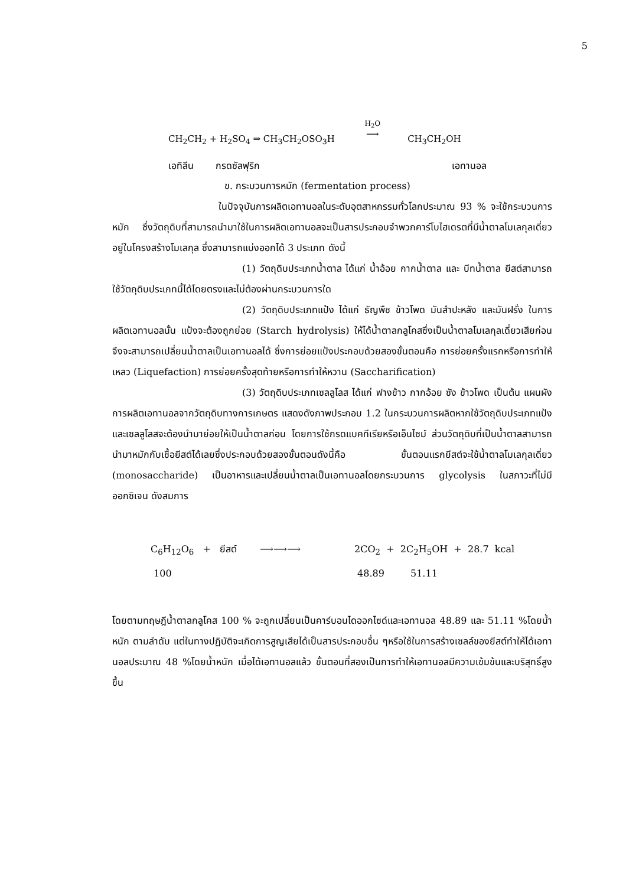5
CH<sub>2</sub>CH<sub>2</sub> + H<sub>2</sub>SO<sub>4</sub> ⇒ CH<sub>3</sub>CH<sub>2</sub>OSO<sub>3</sub>H H<sub>2</sub>O
⟶ CH<sub>3</sub>CH<sub>2</sub>OH
เอทิลีน กรดซัลฟุริก เอทานอล
ข. กระบวนการหมัก (fermentation process)
ในปัจจุบันการผลิตเอทานอลในระดับอุตสาหกรรมทั่วโลกประมาณ 93 % จะใช้กระบวนการหมัก ซึ่งวัตถุดิบที่สามารถนำมาใช้ในการผลิตเอทานอลจะเป็นสารประกอบจำพวกคาร์โบไฮเดรตที่มีน้ำตาลโมเลกุลเดี่ยวอยู่ในโครงสร้างโมเลกุล ซึ่งสามารถแบ่งออกได้ 3 ประเภท ดังนี้
(1) วัตถุดิบประเภทน้ำตาล ได้แก่ น้ำอ้อย กากน้ำตาล และ บีทน้ำตาล ยีสต์สามารถใช้วัตถุดิบประเภทนี้ได้โดยตรงและไม่ต้องผ่านกระบวนการใด
(2) วัตถุดิบประเภทแป้ง ได้แก่ ธัญพืช ข้าวโพด มันสำปะหลัง และมันฝรั่ง ในการผลิตเอทานอลนั้น แป้งจะต้องถูกย่อย (Starch hydrolysis) ให้ได้น้ำตาลกลูโคสซึ่งเป็นน้ำตาลโมเลกุลเดี่ยวเสียก่อน จึงจะสามารถเปลี่ยนน้ำตาลเป็นเอทานอลได้ ซึ่งการย่อยแป้งประกอบด้วยสองขั้นตอนคือ การย่อยครั้งแรกหรือการทำให้เหลว (Liquefaction) การย่อยครั้งสุดท้ายหรือการทำให้หวาน (Saccharification)
(3) วัตถุดิบประเภทเซลลูโลส ได้แก่ ฟางข้าว กากอ้อย ซัง ข้าวโพด เป็นต้น แผนผังการผลิตเอทานอลจากวัตถุดิบทางการเกษตร แสดงดังภาพประกอบ 1.2 ในกระบวนการผลิตหากใช้วัตถุดิบประเภทแป้งและเซลลูโลสจะต้องนำมาย่อยให้เป็นน้ำตาลก่อน โดยการใช้กรดแบคทีเรียหรือเอ็นไซม์ ส่วนวัตถุดิบที่เป็นน้ำตาลสามารถนำมาหมักกับเชื้อยีสต์ได้เลยซึ่งประกอบด้วยสองขั้นตอนดังนี้คือ ขั้นตอนแรกยีสต์จะใช้น้ำตาลโมเลกุลเดี่ยว (monosaccharide) เป็นอาหารและเปลี่ยนน้ำตาลเป็นเอทานอลโดยกระบวนการ glycolysis ในสภาวะที่ไม่มีออกซิเจน ดังสมการ
C<sub>6</sub>H<sub>12</sub>O<sub>6</sub> + ยีสต์ ⟶⟶⟶ 2CO<sub>2</sub> + 2C<sub>2</sub>H<sub>5</sub>OH + 28.7 kcal
100 48.89 51.11
โดยตามทฤษฎีน้ำตาลกลูโคส 100 % จะถูกเปลี่ยนเป็นคาร์บอนไดออกไซด์และเอทานอล 48.89 และ 51.11 %โดยน้ำหนัก ตามลำดับ แต่ในทางปฏิบัติจะเกิดการสูญเสียได้เป็นสารประกอบอื่น ๆหรือใช้ในการสร้างเซลล์ของยีสต์ทำให้ได้เอทานอลประมาณ 48 %โดยน้ำหนัก เมื่อได้เอทานอลแล้ว ขั้นตอนที่สองเป็นการทำให้เอทานอลมีความเข้มข้นและบริสุทธิ์สูงขึ้น